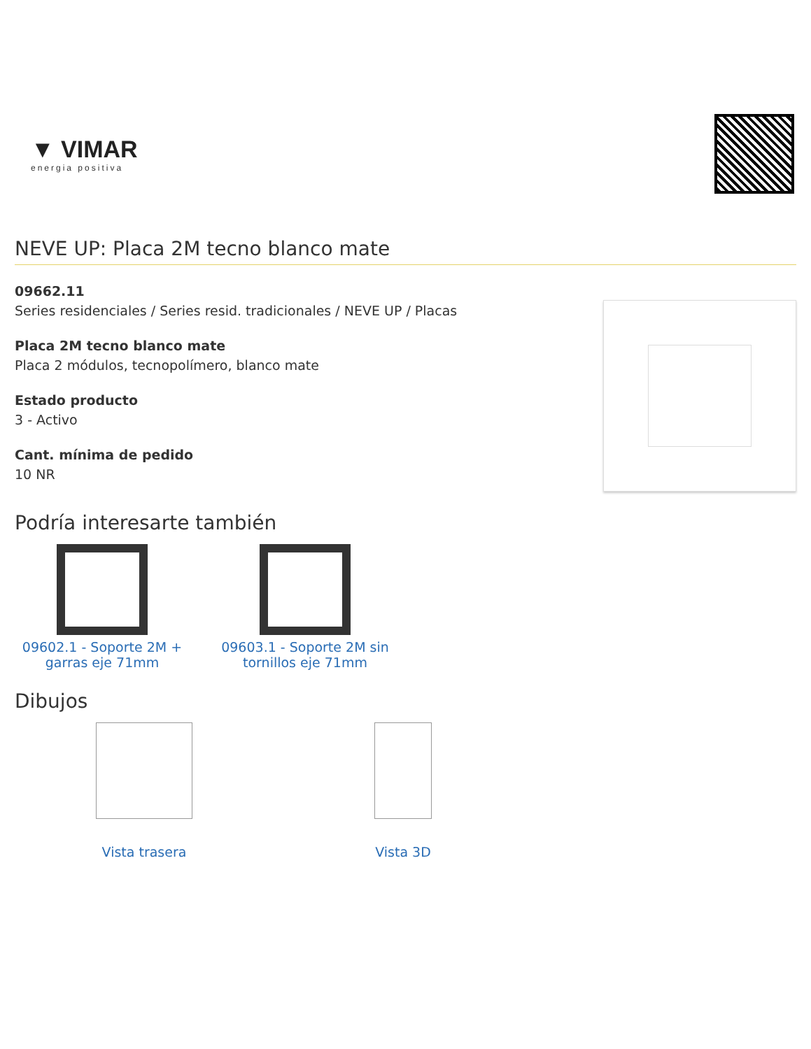▼ VIMAR
energia positiva
NEVE UP: Placa 2M tecno blanco mate
09662.11
Series residenciales / Series resid. tradicionales / NEVE UP / Placas
Placa 2M tecno blanco mate
Placa 2 módulos, tecnopolímero, blanco mate
Estado producto
3 - Activo
Cant. mínima de pedido
10 NR
Podría interesarte también
09602.1 - Soporte 2M + garras eje 71mm
09603.1 - Soporte 2M sin tornillos eje 71mm
Dibujos
Vista trasera Vista 3D